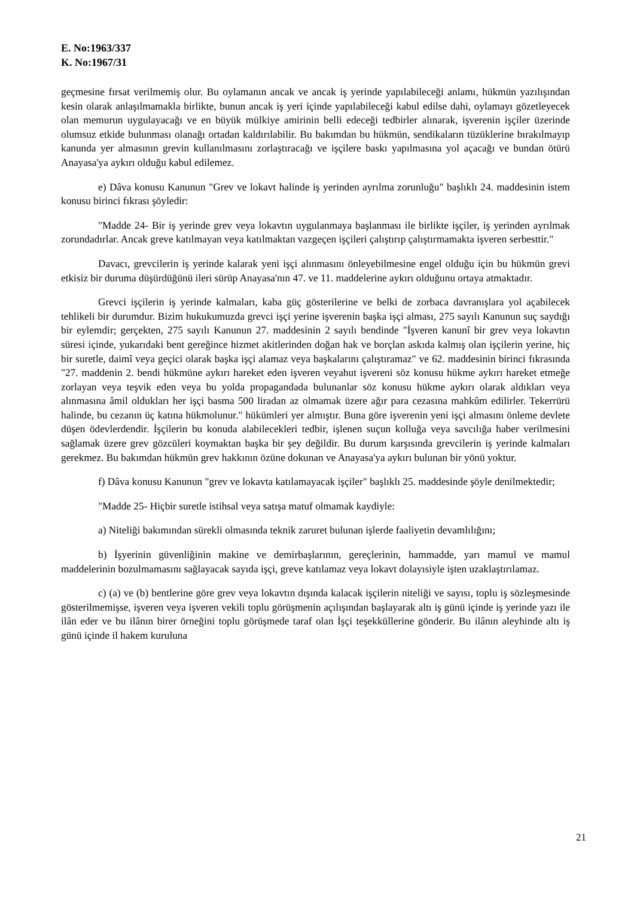E. No:1963/337
K. No:1967/31
geçmesine fırsat verilmemiş olur. Bu oylamanın ancak ve ancak iş yerinde yapılabileceği anlamı, hükmün yazılışından kesin olarak anlaşılmamakla birlikte, bunun ancak iş yeri içinde yapılabileceği kabul edilse dahi, oylamayı gözetleyecek olan memurun uygulayacağı ve en büyük mülkiye amirinin belli edeceği tedbirler alınarak, işverenin işçiler üzerinde olumsuz etkide bulunması olanağı ortadan kaldırılabilir. Bu bakımdan bu hükmün, sendikaların tüzüklerine bırakılmayıp kanunda yer almasının grevin kullanılmasını zorlaştıracağı ve işçilere baskı yapılmasına yol açacağı ve bundan ötürü Anayasa'ya aykırı olduğu kabul edilemez.
e) Dâva konusu Kanunun "Grev ve lokavt halinde iş yerinden ayrılma zorunluğu" başlıklı 24. maddesinin istem konusu birinci fıkrası şöyledir:
"Madde 24- Bir iş yerinde grev veya lokavtın uygulanmaya başlanması ile birlikte işçiler, iş yerinden ayrılmak zorundadırlar. Ancak greve katılmayan veya katılmaktan vazgeçen işçileri çalıştırıp çalıştırmamakta işveren serbesttir."
Davacı, grevcilerin iş yerinde kalarak yeni işçi alınmasını önleyebilmesine engel olduğu için bu hükmün grevi etkisiz bir duruma düşürdüğünü ileri sürüp Anayasa'nın 47. ve 11. maddelerine aykırı olduğunu ortaya atmaktadır.
Grevci işçilerin iş yerinde kalmaları, kaba güç gösterilerine ve belki de zorbaca davranışlara yol açabilecek tehlikeli bir durumdur. Bizim hukukumuzda grevci işçi yerine işverenin başka işçi alması, 275 sayılı Kanunun suç saydığı bir eylemdir; gerçekten, 275 sayılı Kanunun 27. maddesinin 2 sayılı bendinde "İşveren kanunî bir grev veya lokavtın süresi içinde, yukarıdaki bent gereğince hizmet akitlerinden doğan hak ve borçlan askıda kalmış olan işçilerin yerine, hiç bir suretle, daimî veya geçici olarak başka işçi alamaz veya başkalarını çalıştıramaz" ve 62. maddesinin birinci fıkrasında "27. maddenin 2. bendi hükmüne aykırı hareket eden işveren veyahut işvereni söz konusu hükme aykırı hareket etmeğe zorlayan veya teşvik eden veya bu yolda propagandada bulunanlar söz konusu hükme aykırı olarak aldıkları veya alınmasına âmil oldukları her işçi basma 500 liradan az olmamak üzere ağır para cezasına mahkûm edilirler. Tekerrürü halinde, bu cezanın üç katına hükmolunur." hükümleri yer almıştır. Buna göre işverenin yeni işçi almasını önleme devlete düşen ödevlerdendir. İşçilerin bu konuda alabilecekleri tedbir, işlenen suçun kolluğa veya savcılığa haber verilmesini sağlamak üzere grev gözcüleri koymaktan başka bir şey değildir. Bu durum karşısında grevcilerin iş yerinde kalmaları gerekmez. Bu bakımdan hükmün grev hakkının özüne dokunan ve Anayasa'ya aykırı bulunan bir yönü yoktur.
f) Dâva konusu Kanunun "grev ve lokavta katılamayacak işçiler" başlıklı 25. maddesinde şöyle denilmektedir;
"Madde 25- Hiçbir suretle istihsal veya satışa matuf olmamak kaydiyle:
a) Niteliği bakımından sürekli olmasında teknik zaruret bulunan işlerde faaliyetin devamlılığını;
b) İşyerinin güvenliğinin makine ve demirbaşlarının, gereçlerinin, hammadde, yarı mamul ve mamul maddelerinin bozulmamasını sağlayacak sayıda işçi, greve katılamaz veya lokavt dolayısiyle işten uzaklaştırılamaz.
c) (a) ve (b) bentlerine göre grev veya lokavtın dışında kalacak işçilerin niteliği ve sayısı, toplu iş sözleşmesinde gösterilmemişse, işveren veya işveren vekili toplu görüşmenin açılışından başlayarak altı iş günü içinde iş yerinde yazı ile ilân eder ve bu ilânın birer örneğini toplu görüşmede taraf olan İşçi teşekküllerine gönderir. Bu ilânın aleyhinde altı iş günü içinde il hakem kuruluna
21